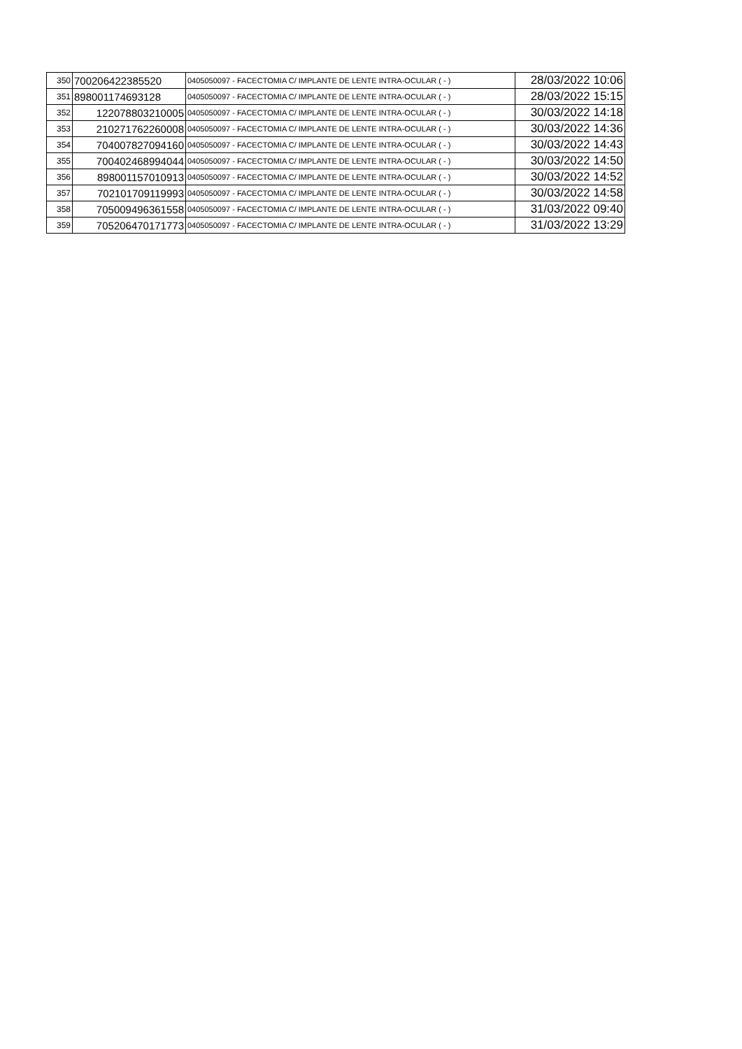| 350 | 700206422385520 | 0405050097 - FACECTOMIA C/ IMPLANTE DE LENTE INTRA-OCULAR ( - ) | 28/03/2022 10:06 |
| 351 | 898001174693128 | 0405050097 - FACECTOMIA C/ IMPLANTE DE LENTE INTRA-OCULAR ( - ) | 28/03/2022 15:15 |
| 352 | 122078803210005 | 0405050097 - FACECTOMIA C/ IMPLANTE DE LENTE INTRA-OCULAR ( - ) | 30/03/2022 14:18 |
| 353 | 210271762260008 | 0405050097 - FACECTOMIA C/ IMPLANTE DE LENTE INTRA-OCULAR ( - ) | 30/03/2022 14:36 |
| 354 | 704007827094160 | 0405050097 - FACECTOMIA C/ IMPLANTE DE LENTE INTRA-OCULAR ( - ) | 30/03/2022 14:43 |
| 355 | 700402468994044 | 0405050097 - FACECTOMIA C/ IMPLANTE DE LENTE INTRA-OCULAR ( - ) | 30/03/2022 14:50 |
| 356 | 898001157010913 | 0405050097 - FACECTOMIA C/ IMPLANTE DE LENTE INTRA-OCULAR ( - ) | 30/03/2022 14:52 |
| 357 | 702101709119993 | 0405050097 - FACECTOMIA C/ IMPLANTE DE LENTE INTRA-OCULAR ( - ) | 30/03/2022 14:58 |
| 358 | 705009496361558 | 0405050097 - FACECTOMIA C/ IMPLANTE DE LENTE INTRA-OCULAR ( - ) | 31/03/2022 09:40 |
| 359 | 705206470171773 | 0405050097 - FACECTOMIA C/ IMPLANTE DE LENTE INTRA-OCULAR ( - ) | 31/03/2022 13:29 |